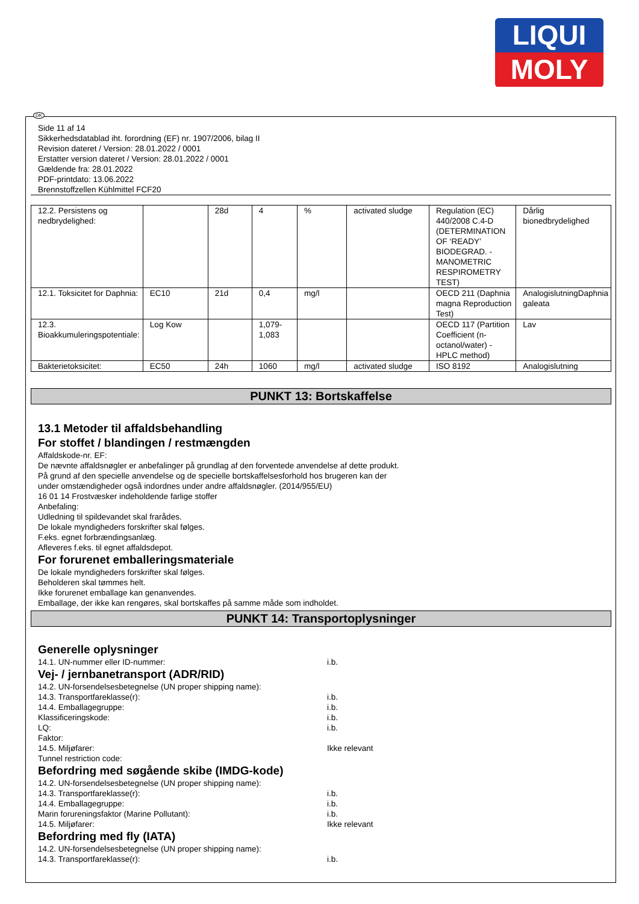LIQUI
MOLY
DK
Side 11 af 14
Sikkerhedsdatablad iht. forordning (EF) nr. 1907/2006, bilag II
Revision dateret / Version: 28.01.2022 / 0001
Erstatter version dateret / Version: 28.01.2022 / 0001
Gældende fra: 28.01.2022
PDF-printdato: 13.06.2022
Brennstoffzellen Kühlmittel FCF20
| 12.2. Persistens og nedbrydelighed: | | 28d | 4 | % | activated sludge | Regulation (EC) 440/2008 C.4-D (DETERMINATION OF ‘READY’ BIODEGRAD. - MANOMETRIC RESPIROMETRY TEST) | Dårlig bionedbrydelighed |
| 12.1. Toksicitet for Daphnia: | EC10 | 21d | 0,4 | mg/l | | OECD 211 (Daphnia magna Reproduction Test) | AnalogislutningDaphnia galeata |
| 12.3. Bioakkumuleringspotentiale: | Log Kow | | 1,079-1,083 | | | OECD 117 (Partition Coefficient (n-octanol/water) - HPLC method) | Lav |
| Bakterietoksicitet: | EC50 | 24h | 1060 | mg/l | activated sludge | ISO 8192 | Analogislutning |
PUNKT 13: Bortskaffelse
13.1 Metoder til affaldsbehandling
For stoffet / blandingen / restmængden
Affaldskode-nr. EF:
De nævnte affaldsnøgler er anbefalinger på grundlag af den forventede anvendelse af dette produkt.
På grund af den specielle anvendelse og de specielle bortskaffelsesforhold hos brugeren kan der
under omstændigheder også indordnes under andre affaldsnøgler. (2014/955/EU)
16 01 14 Frostvæsker indeholdende farlige stoffer
Anbefaling:
Udledning til spildevandet skal frarådes.
De lokale myndigheders forskrifter skal følges.
F.eks. egnet forbrændingsanlæg.
Afleveres f.eks. til egnet affaldsdepot.
For forurenet emballeringsmateriale
De lokale myndigheders forskrifter skal følges.
Beholderen skal tømmes helt.
Ikke forurenet emballage kan genanvendes.
Emballage, der ikke kan rengøres, skal bortskaffes på samme måde som indholdet.
PUNKT 14: Transportoplysninger
Generelle oplysninger
14.1. UN-nummer eller ID-nummer: i.b.
Vej- / jernbanetransport (ADR/RID)
14.2. UN-forsendelsesbetegnelse (UN proper shipping name):
14.3. Transportfareklasse(r): i.b.
14.4. Emballagegruppe: i.b.
Klassificeringskode: i.b.
LQ: i.b.
Faktor:
14.5. Miljøfarer: Ikke relevant
Tunnel restriction code:
Befordring med søgående skibe (IMDG-kode)
14.2. UN-forsendelsesbetegnelse (UN proper shipping name):
14.3. Transportfareklasse(r): i.b.
14.4. Emballagegruppe: i.b.
Marin forureningsfaktor (Marine Pollutant): i.b.
14.5. Miljøfarer: Ikke relevant
Befordring med fly (IATA)
14.2. UN-forsendelsesbetegnelse (UN proper shipping name):
14.3. Transportfareklasse(r): i.b.